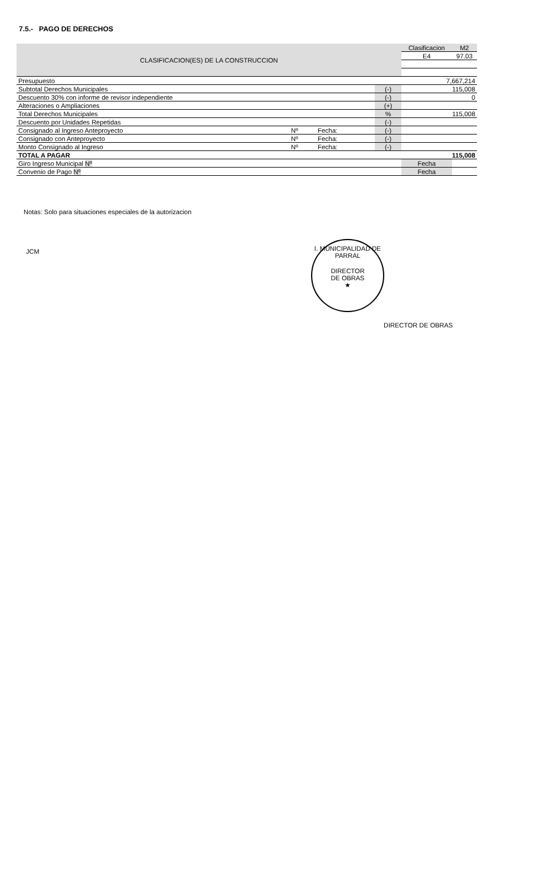7.5.- PAGO DE DERECHOS
| CLASIFICACION(ES) DE LA CONSTRUCCION | | | | Clasificacion | M2 |
| | | | | E4 | 97.03 |
| Presupuesto | | | | 7,667,214 | |
| Subtotal Derechos Municipales | | | (-) | 115,008 | |
| Descuento 30% con informe de revisor independiente | | | (-) | 0 | |
| Alteraciones o Ampliaciones | | | (+) | | |
| Total Derechos Municipales | | | % | 115,008 | |
| Descuento por Unidades Repetidas | | | (-) | | |
| Consignado al Ingreso Anteproyecto | Nº | Fecha: | (-) | | |
| Consignado con Anteproyecto | Nº | Fecha: | (-) | | |
| Monto Consignado al Ingreso | Nº | Fecha: | (-) | | |
| TOTAL A PAGAR | | | | 115,008 | |
| Giro Ingreso Municipal Nº | | | | Fecha | |
| Convenio de Pago Nº | | | | Fecha | |
Notas: Solo para situaciones especiales de la autorizacion
JCM
I. MUNICIPALIDAD DE PARRAL
DIRECTOR
DE OBRAS
★
DIRECTOR DE OBRAS